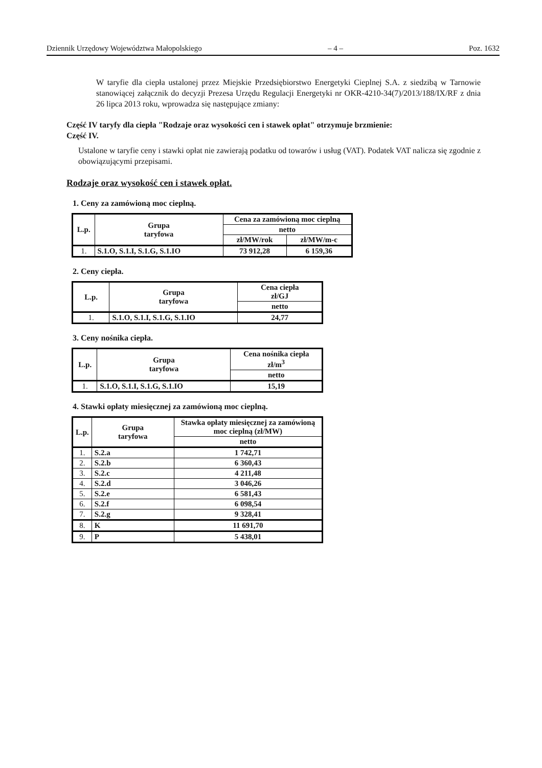Dziennik Urzędowy Województwa Małopolskiego – 4 – Poz. 1632
W taryfie dla ciepła ustalonej przez Miejskie Przedsiębiorstwo Energetyki Cieplnej S.A. z siedzibą w Tarnowie stanowiącej załącznik do decyzji Prezesa Urzędu Regulacji Energetyki nr OKR-4210-34(7)/2013/188/IX/RF z dnia 26 lipca 2013 roku, wprowadza się następujące zmiany:
Część IV taryfy dla ciepła "Rodzaje oraz wysokości cen i stawek opłat" otrzymuje brzmienie:
Część IV.
Ustalone w taryfie ceny i stawki opłat nie zawierają podatku od towarów i usług (VAT). Podatek VAT nalicza się zgodnie z obowiązującymi przepisami.
Rodzaje oraz wysokość cen i stawek opłat.
1. Ceny za zamówioną moc cieplną.
| L.p. | Grupa taryfowa | Cena za zamówioną moc cieplną | |
| --- | --- | --- | --- |
| | | netto | |
| | | zł/MW/rok | zł/MW/m-c |
| 1. | S.1.O, S.1.I, S.1.G, S.1.IO | 73 912,28 | 6 159,36 |
2. Ceny ciepła.
| L.p. | Grupa taryfowa | Cena ciepła zł/GJ |
| --- | --- | --- |
| | | netto |
| 1. | S.1.O, S.1.I, S.1.G, S.1.IO | 24,77 |
3. Ceny nośnika ciepła.
| L.p. | Grupa taryfowa | Cena nośnika ciepła zł/m<sup>3</sup> |
| --- | --- | --- |
| | | netto |
| 1. | S.1.O, S.1.I, S.1.G, S.1.IO | 15,19 |
4. Stawki opłaty miesięcznej za zamówioną moc cieplną.
| L.p. | Grupa taryfowa | Stawka opłaty miesięcznej za zamówioną moc cieplną (zł/MW) |
| --- | --- | --- |
| | | netto |
| 1. | S.2.a | 1 742,71 |
| 2. | S.2.b | 6 360,43 |
| 3. | S.2.c | 4 211,48 |
| 4. | S.2.d | 3 046,26 |
| 5. | S.2.e | 6 581,43 |
| 6. | S.2.f | 6 098,54 |
| 7. | S.2.g | 9 328,41 |
| 8. | K | 11 691,70 |
| 9. | P | 5 438,01 |